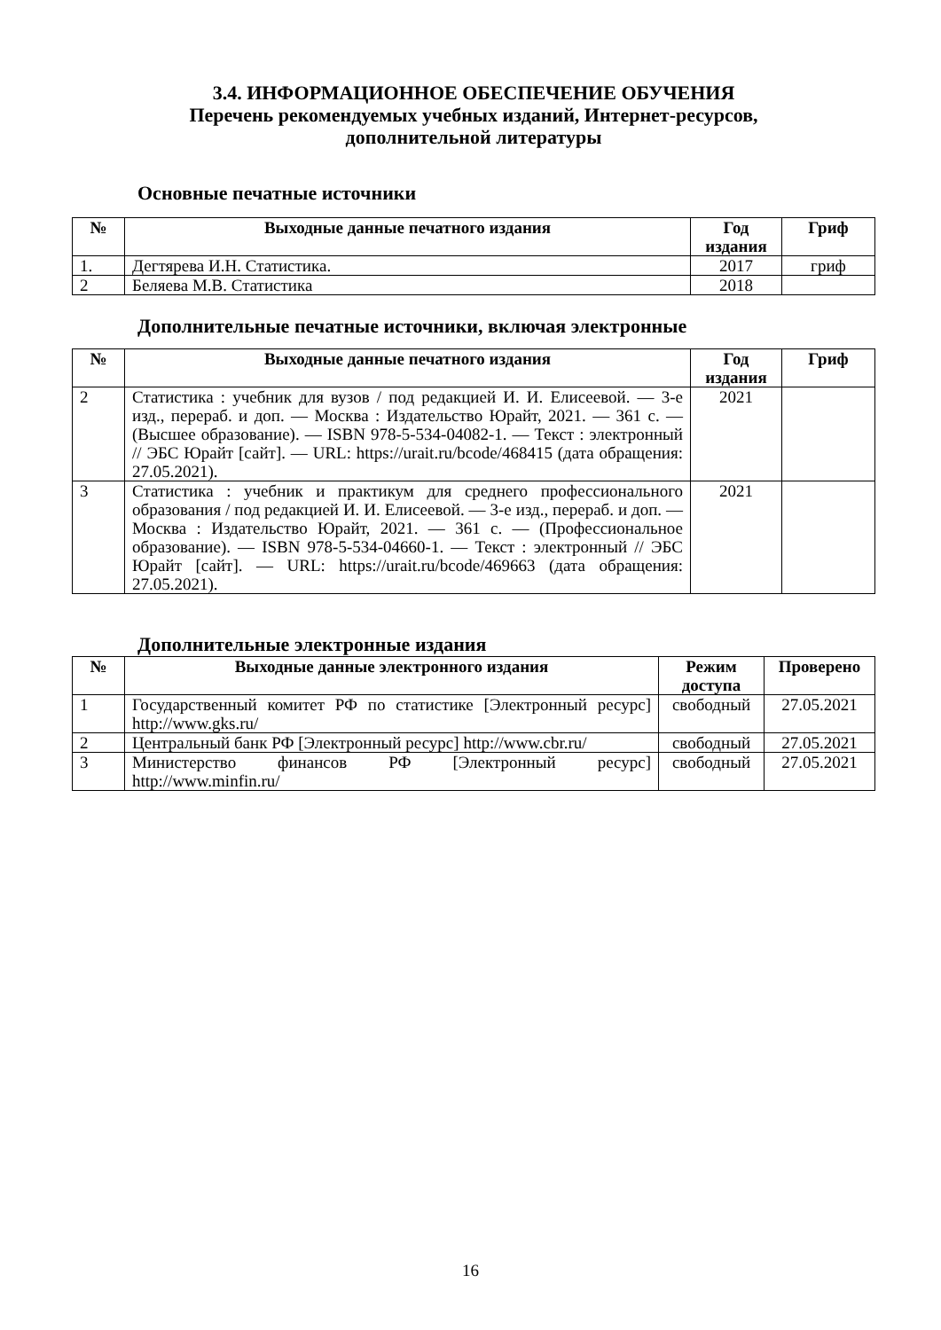3.4. ИНФОРМАЦИОННОЕ ОБЕСПЕЧЕНИЕ ОБУЧЕНИЯ
Перечень рекомендуемых учебных изданий, Интернет-ресурсов,
дополнительной литературы
Основные печатные источники
| № | Выходные данные печатного издания | Год издания | Гриф |
| --- | --- | --- | --- |
| 1. | Дегтярева И.Н. Статистика. | 2017 | гриф |
| 2 | Беляева М.В. Статистика | 2018 | |
Дополнительные печатные источники, включая электронные
| № | Выходные данные печатного издания | Год издания | Гриф |
| --- | --- | --- | --- |
| 2 | Статистика : учебник для вузов / под редакцией И. И. Елисеевой. — 3-е изд., перераб. и доп. — Москва : Издательство Юрайт, 2021. — 361 с. — (Высшее образование). — ISBN 978-5-534-04082-1. — Текст : электронный // ЭБС Юрайт [сайт]. — URL: https://urait.ru/bcode/468415 (дата обращения: 27.05.2021). | 2021 | |
| 3 | Статистика : учебник и практикум для среднего профессионального образования / под редакцией И. И. Елисеевой. — 3-е изд., перераб. и доп. — Москва : Издательство Юрайт, 2021. — 361 с. — (Профессиональное образование). — ISBN 978-5-534-04660-1. — Текст : электронный // ЭБС Юрайт [сайт]. — URL: https://urait.ru/bcode/469663 (дата обращения: 27.05.2021). | 2021 | |
Дополнительные электронные издания
| № | Выходные данные электронного издания | Режим доступа | Проверено |
| --- | --- | --- | --- |
| 1 | Государственный комитет РФ по статистике [Электронный ресурс] http://www.gks.ru/ | свободный | 27.05.2021 |
| 2 | Центральный банк РФ [Электронный ресурс] http://www.cbr.ru/ | свободный | 27.05.2021 |
| 3 | Министерство финансов РФ [Электронный ресурс] http://www.minfin.ru/ | свободный | 27.05.2021 |
16